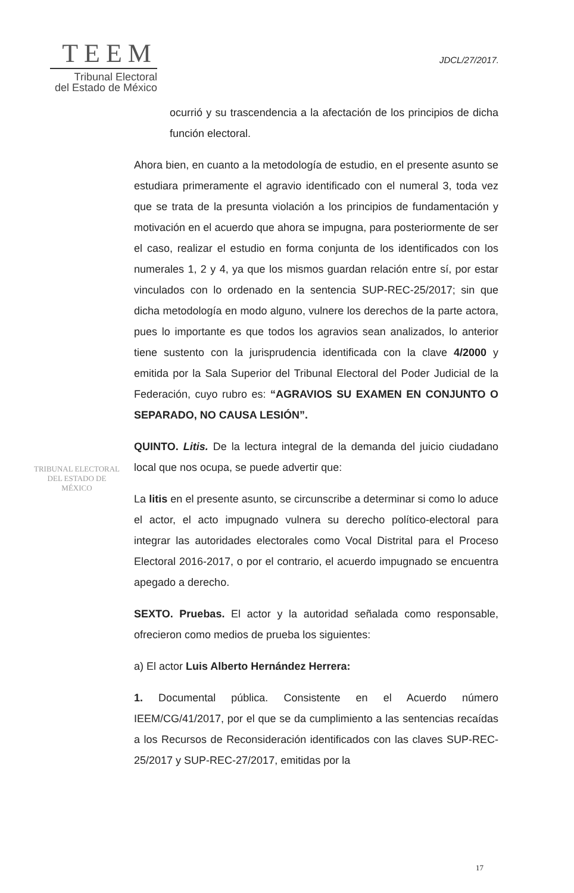TEEM
Tribunal Electoral
del Estado de México
JDCL/27/2017.
TRIBUNAL ELECTORAL
DEL ESTADO DE
MÉXICO
ocurrió y su trascendencia a la afectación de los principios de dicha función electoral.
Ahora bien, en cuanto a la metodología de estudio, en el presente asunto se estudiara primeramente el agravio identificado con el numeral 3, toda vez que se trata de la presunta violación a los principios de fundamentación y motivación en el acuerdo que ahora se impugna, para posteriormente de ser el caso, realizar el estudio en forma conjunta de los identificados con los numerales 1, 2 y 4, ya que los mismos guardan relación entre sí, por estar vinculados con lo ordenado en la sentencia SUP-REC-25/2017; sin que dicha metodología en modo alguno, vulnere los derechos de la parte actora, pues lo importante es que todos los agravios sean analizados, lo anterior tiene sustento con la jurisprudencia identificada con la clave 4/2000 y emitida por la Sala Superior del Tribunal Electoral del Poder Judicial de la Federación, cuyo rubro es: “AGRAVIOS SU EXAMEN EN CONJUNTO O SEPARADO, NO CAUSA LESIÓN”.
QUINTO. Litis. De la lectura integral de la demanda del juicio ciudadano local que nos ocupa, se puede advertir que:
La litis en el presente asunto, se circunscribe a determinar si como lo aduce el actor, el acto impugnado vulnera su derecho político-electoral para integrar las autoridades electorales como Vocal Distrital para el Proceso Electoral 2016-2017, o por el contrario, el acuerdo impugnado se encuentra apegado a derecho.
SEXTO. Pruebas. El actor y la autoridad señalada como responsable, ofrecieron como medios de prueba los siguientes:
a) El actor Luis Alberto Hernández Herrera:
1. Documental pública. Consistente en el Acuerdo número IEEM/CG/41/2017, por el que se da cumplimiento a las sentencias recaídas a los Recursos de Reconsideración identificados con las claves SUP-REC-25/2017 y SUP-REC-27/2017, emitidas por la
17